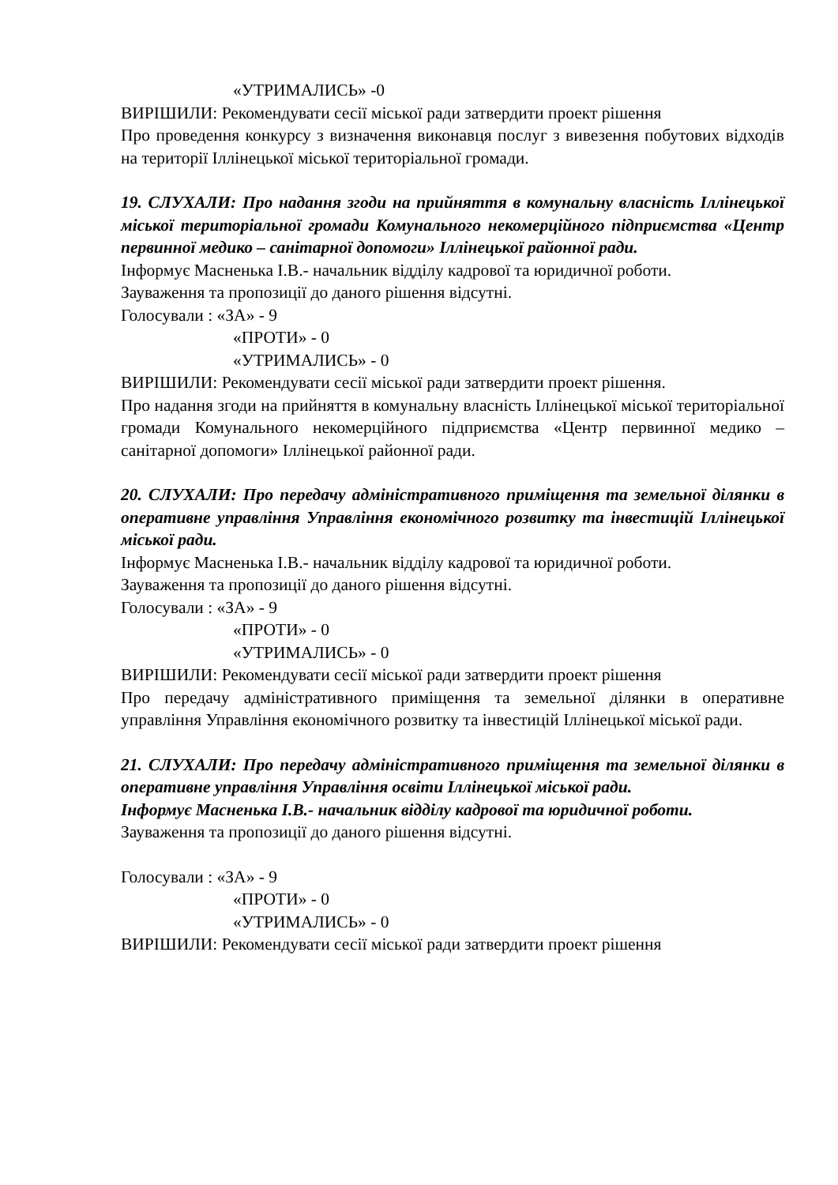«УТРИМАЛИСЬ» -0
ВИРІШИЛИ: Рекомендувати сесії міської ради затвердити проект рішення
Про проведення конкурсу з визначення виконавця послуг з вивезення побутових відходів на території Іллінецької міської територіальної громади.
19. СЛУХАЛИ: Про надання згоди на прийняття в комунальну власність Іллінецької міської територіальної громади Комунального некомерційного підприємства «Центр первинної медико – санітарної допомоги» Іллінецької районної ради.
Інформує Масненька І.В.- начальник відділу кадрової та юридичної роботи.
Зауваження та пропозиції до даного рішення відсутні.
Голосували : «ЗА» - 9
«ПРОТИ» - 0
«УТРИМАЛИСЬ» - 0
ВИРІШИЛИ: Рекомендувати сесії міської ради затвердити проект рішення.
Про надання згоди на прийняття в комунальну власність Іллінецької міської територіальної громади Комунального некомерційного підприємства «Центр первинної медико – санітарної допомоги» Іллінецької районної ради.
20. СЛУХАЛИ: Про передачу адміністративного приміщення та земельної ділянки в оперативне управління Управління економічного розвитку та інвестицій Іллінецької міської ради.
Інформує Масненька І.В.- начальник відділу кадрової та юридичної роботи.
Зауваження та пропозиції до даного рішення відсутні.
Голосували : «ЗА» - 9
«ПРОТИ» - 0
«УТРИМАЛИСЬ» - 0
ВИРІШИЛИ: Рекомендувати сесії міської ради затвердити проект рішення
Про передачу адміністративного приміщення та земельної ділянки в оперативне управління Управління економічного розвитку та інвестицій Іллінецької міської ради.
21. СЛУХАЛИ: Про передачу адміністративного приміщення та земельної ділянки в оперативне управління Управління освіти Іллінецької міської ради.
Інформує Масненька І.В.- начальник відділу кадрової та юридичної роботи.
Зауваження та пропозиції до даного рішення відсутні.
Голосували : «ЗА» - 9
«ПРОТИ» - 0
«УТРИМАЛИСЬ» - 0
ВИРІШИЛИ: Рекомендувати сесії міської ради затвердити проект рішення